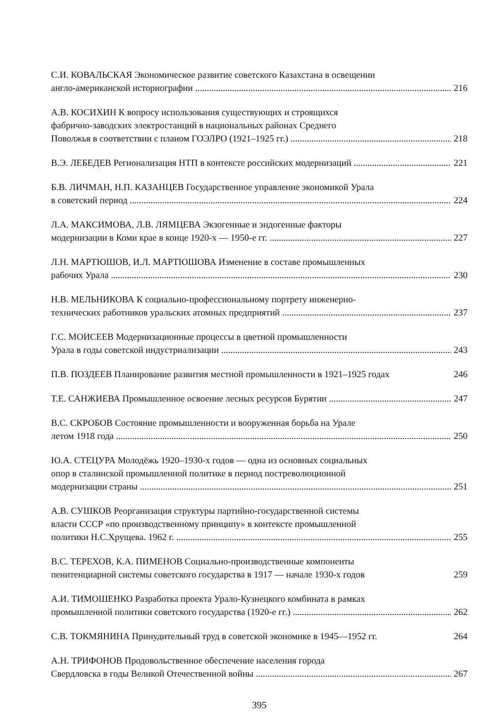С.И. КОВАЛЬСКАЯ Экономическое развитие советского Казахстана в освещении
англо-американской историографии 216
А.В. КОСИХИН К вопросу использования существующих и строящихся
фабрично-заводских электростанций в национальных районах Среднего
Поволжья в соответствии с планом ГОЭЛРО (1921–1925 гг.) 218
В.Э. ЛЕБЕДЕВ Регионализация НТП в контексте российских модернизаций 221
Б.В. ЛИЧМАН, Н.П. КАЗАНЦЕВ Государственное управление экономикой Урала
в советский период 224
Л.А. МАКСИМОВА, Л.В. ЛЯМЦЕВА Экзогенные и эндогенные факторы
модернизации в Коми крае в конце 1920-х — 1950-е гг. 227
Л.Н. МАРТЮШОВ, И.Л. МАРТЮШОВА Изменение в составе промышленных
рабочих Урала 230
Н.В. МЕЛЬНИКОВА К социально-профессиональному портрету инженерно-
технических работников уральских атомных предприятий 237
Г.С. МОИСЕЕВ Модернизационные процессы в цветной промышленности
Урала в годы советской индустриализации 243
П.В. ПОЗДЕЕВ Планирование развития местной промышленности в 1921–1925 годах 246
Т.Е. САНЖИЕВА Промышленное освоение лесных ресурсов Бурятии 247
В.С. СКРОБОВ Состояние промышленности и вооруженная борьба на Урале
летом 1918 года 250
Ю.А. СТЕЦУРА Молодёжь 1920–1930-х годов — одна из основных социальных
опор в сталинской промышленной политике в период постреволюционной
модернизации страны 251
А.В. СУШКОВ Реорганизация структуры партийно-государственной системы
власти СССР «по производственному принципу» в контексте промышленной
политики Н.С.Хрущева. 1962 г. 255
В.С. ТЕРЕХОВ, К.А. ПИМЕНОВ Социально-производственные компоненты
пенитенциарной системы советского государства в 1917 — начале 1930-х годов 259
А.И. ТИМОШЕНКО Разработка проекта Урало-Кузнецкого комбината в рамках
промышленной политики советского государства (1920-е гг.) 262
С.В. ТОКМЯНИНА Принудительный труд в советской экономике в 1945—1952 гг. 264
А.Н. ТРИФОНОВ Продовольственное обеспечение населения города
Свердловска в годы Великой Отечественной войны 267
395